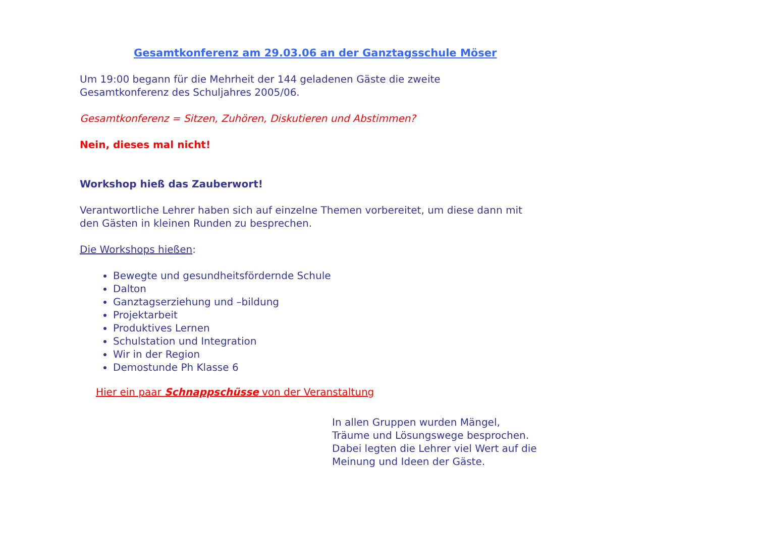Gesamtkonferenz am 29.03.06 an der Ganztagsschule Möser
Um 19:00 begann für die Mehrheit der 144 geladenen Gäste die zweite
Gesamtkonferenz des Schuljahres 2005/06.
Gesamtkonferenz = Sitzen, Zuhören, Diskutieren und Abstimmen?
Nein, dieses mal nicht!
Workshop hieß das Zauberwort!
Verantwortliche Lehrer haben sich auf einzelne Themen vorbereitet, um diese dann mit
den Gästen in kleinen Runden zu besprechen.
Die Workshops hießen:
Bewegte und gesundheitsfördernde Schule
Dalton
Ganztagserziehung und –bildung
Projektarbeit
Produktives Lernen
Schulstation und Integration
Wir in der Region
Demostunde Ph Klasse 6
Hier ein paar Schnappschüsse von der Veranstaltung
In allen Gruppen wurden Mängel,
Träume und Lösungswege besprochen.
Dabei legten die Lehrer viel Wert auf die
Meinung und Ideen der Gäste.